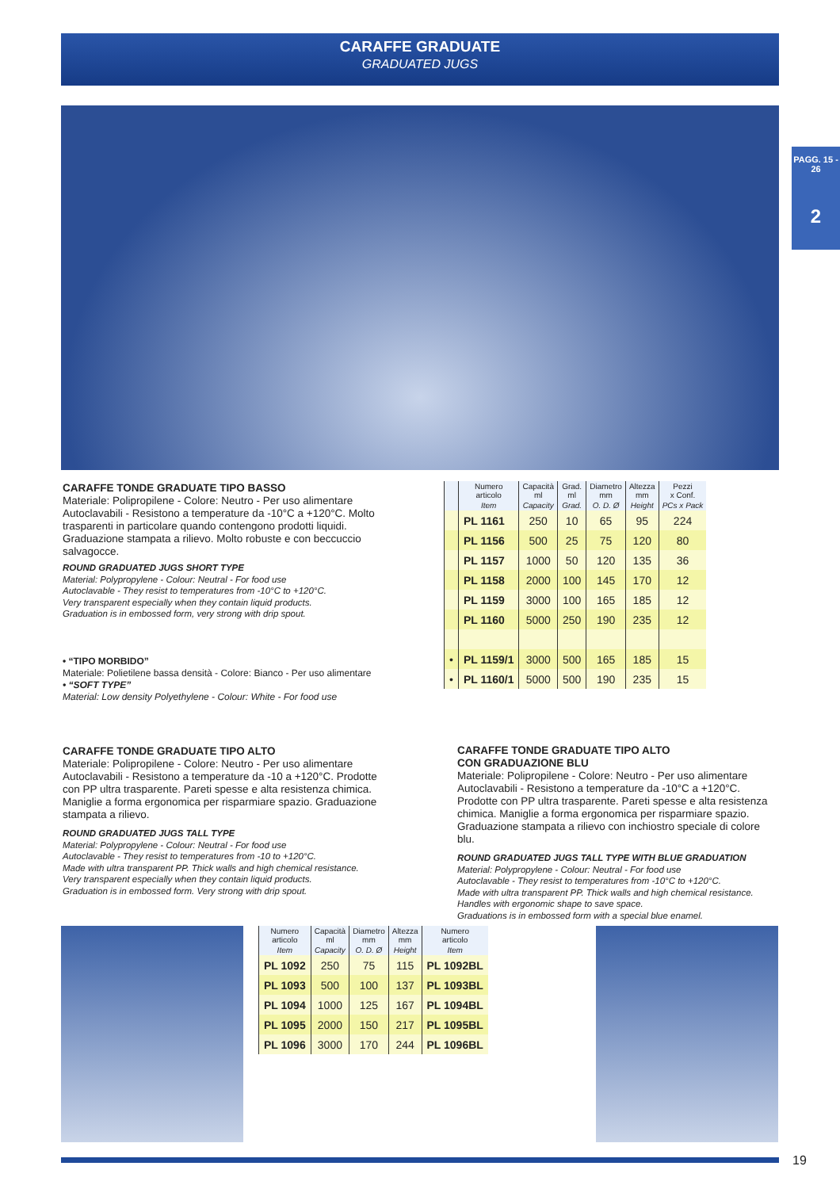CARAFFE GRADUATE
GRADUATED JUGS
PAGG. 15 - 26
2
CARAFFE TONDE GRADUATE TIPO BASSO
Materiale: Polipropilene - Colore: Neutro - Per uso alimentare Autoclavabili - Resistono a temperature da -10°C a +120°C. Molto trasparenti in particolare quando contengono prodotti liquidi. Graduazione stampata a rilievo. Molto robuste e con beccuccio salvagocce.
ROUND GRADUATED JUGS SHORT TYPE
Material: Polypropylene - Colour: Neutral - For food use
Autoclavable - They resist to temperatures from -10°C to +120°C.
Very transparent especially when they contain liquid products.
Graduation is in embossed form, very strong with drip spout.
• “TIPO MORBIDO”
Materiale: Polietilene bassa densità - Colore: Bianco - Per uso alimentare
• “SOFT TYPE”
Material: Low density Polyethylene - Colour: White - For food use
| | Numero articolo | Capacità ml | Grad. ml | Diametro mm | Altezza mm | Pezzi x Conf. |
| --- | --- | --- | --- | --- | --- | --- |
| | Item | Capacity | Grad. | O. D. Ø | Height | PCs x Pack |
| | PL 1161 | 250 | 10 | 65 | 95 | 224 |
| | PL 1156 | 500 | 25 | 75 | 120 | 80 |
| | PL 1157 | 1000 | 50 | 120 | 135 | 36 |
| | PL 1158 | 2000 | 100 | 145 | 170 | 12 |
| | PL 1159 | 3000 | 100 | 165 | 185 | 12 |
| | PL 1160 | 5000 | 250 | 190 | 235 | 12 |
| • | PL 1159/1 | 3000 | 500 | 165 | 185 | 15 |
| • | PL 1160/1 | 5000 | 500 | 190 | 235 | 15 |
CARAFFE TONDE GRADUATE TIPO ALTO
Materiale: Polipropilene - Colore: Neutro - Per uso alimentare Autoclavabili - Resistono a temperature da -10 a +120°C. Prodotte con PP ultra trasparente. Pareti spesse e alta resistenza chimica. Maniglie a forma ergonomica per risparmiare spazio. Graduazione stampata a rilievo.
ROUND GRADUATED JUGS TALL TYPE
Material: Polypropylene - Colour: Neutral - For food use
Autoclavable - They resist to temperatures from -10 to +120°C.
Made with ultra transparent PP. Thick walls and high chemical resistance.
Very transparent especially when they contain liquid products.
Graduation is in embossed form. Very strong with drip spout.
CARAFFE TONDE GRADUATE TIPO ALTO
CON GRADUAZIONE BLU
Materiale: Polipropilene - Colore: Neutro - Per uso alimentare Autoclavabili - Resistono a temperature da -10°C a +120°C. Prodotte con PP ultra trasparente. Pareti spesse e alta resistenza chimica. Maniglie a forma ergonomica per risparmiare spazio. Graduazione stampata a rilievo con inchiostro speciale di colore blu.
ROUND GRADUATED JUGS TALL TYPE WITH BLUE GRADUATION
Material: Polypropylene - Colour: Neutral - For food use
Autoclavable - They resist to temperatures from -10°C to +120°C.
Made with ultra transparent PP. Thick walls and high chemical resistance.
Handles with ergonomic shape to save space.
Graduations is in embossed form with a special blue enamel.
| Numero articolo | Capacità ml | Diametro mm | Altezza mm | Numero articolo |
| --- | --- | --- | --- | --- |
| Item | Capacity | O. D. Ø | Height | Item |
| PL 1092 | 250 | 75 | 115 | PL 1092BL |
| PL 1093 | 500 | 100 | 137 | PL 1093BL |
| PL 1094 | 1000 | 125 | 167 | PL 1094BL |
| PL 1095 | 2000 | 150 | 217 | PL 1095BL |
| PL 1096 | 3000 | 170 | 244 | PL 1096BL |
19